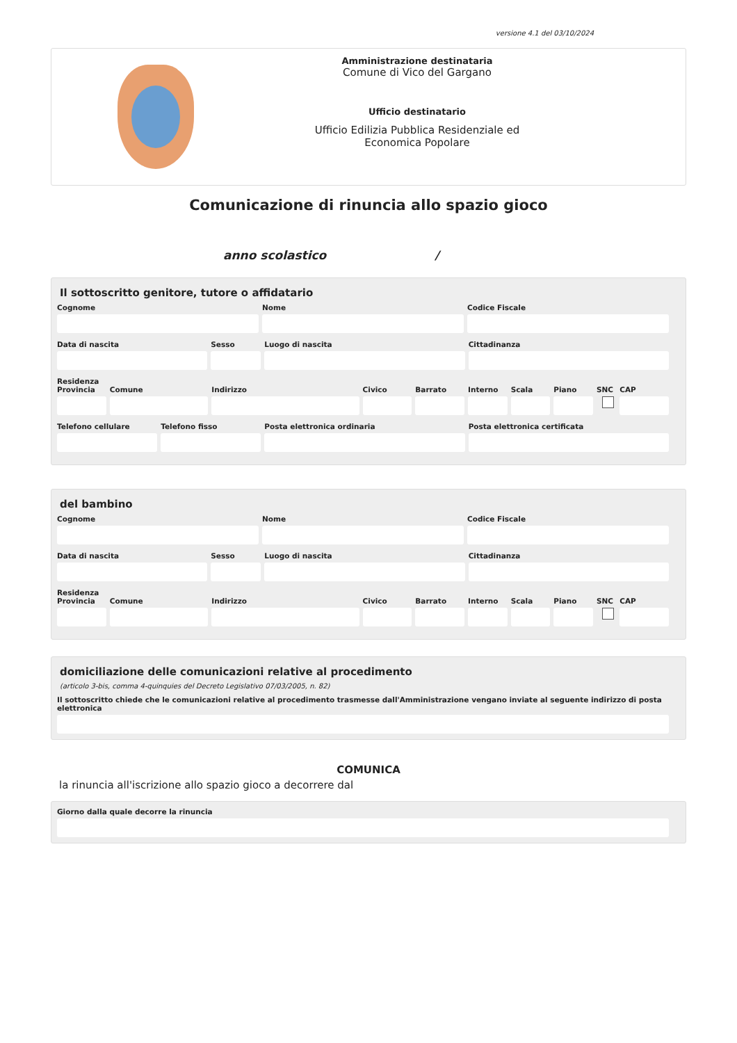versione 4.1 del 03/10/2024
Amministrazione destinataria
Comune di Vico del Gargano
Ufficio destinatario
Ufficio Edilizia Pubblica Residenziale ed
Economica Popolare
Comunicazione di rinuncia allo spazio gioco
anno scolastico /
Il sottoscritto genitore, tutore o affidatario
Cognome Nome Codice Fiscale
Data di nascita Sesso Luogo di nascita Cittadinanza
Residenza
Provincia Comune Indirizzo Civico Barrato Interno Scala Piano SNC CAP
Telefono cellulare Telefono fisso Posta elettronica ordinaria Posta elettronica certificata
del bambino
Cognome Nome Codice Fiscale
Data di nascita Sesso Luogo di nascita Cittadinanza
Residenza
Provincia Comune Indirizzo Civico Barrato Interno Scala Piano SNC CAP
domiciliazione delle comunicazioni relative al procedimento
(articolo 3-bis, comma 4-quinquies del Decreto Legislativo 07/03/2005, n. 82)
Il sottoscritto chiede che le comunicazioni relative al procedimento trasmesse dall'Amministrazione vengano inviate al seguente indirizzo di posta elettronica
COMUNICA
la rinuncia all'iscrizione allo spazio gioco a decorrere dal
Giorno dalla quale decorre la rinuncia